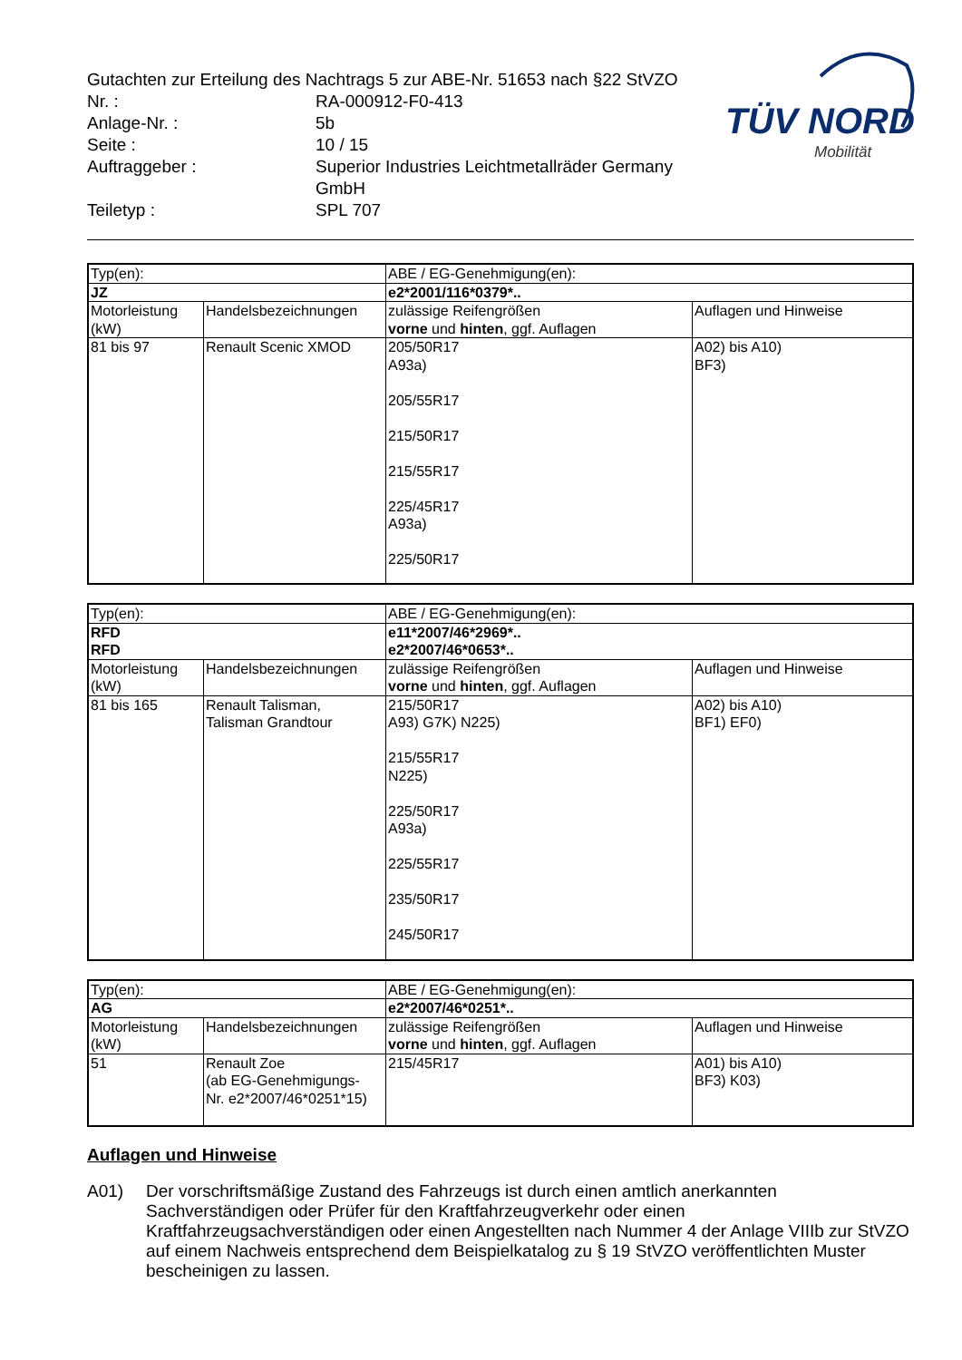| Gutachten zur Erteilung des Nachtrags 5 zur ABE-Nr. 51653 nach §22 StVZO | |
| Nr. : | RA-000912-F0-413 |
| Anlage-Nr. : | 5b |
| Seite : | 10 / 15 |
| Auftraggeber : | Superior Industries Leichtmetallräder Germany GmbH |
| Teiletyp : | SPL 707 |
TÜV NORD
Mobilität
| Typ(en): | | ABE / EG-Genehmigung(en): | |
| JZ | | e2*2001/116*0379*.. | |
| Motorleistung (kW) | Handelsbezeichnungen | zulässige Reifengrößen vorne und hinten , ggf. Auflagen | Auflagen und Hinweise |
| 81 bis 97 | Renault Scenic XMOD | 205/50R17 A93a) 205/55R17 215/50R17 215/55R17 225/45R17 A93a) 225/50R17 | A02) bis A10) BF3) |
| Typ(en): | | ABE / EG-Genehmigung(en): | |
| RFD RFD | | e11*2007/46*2969*.. e2*2007/46*0653*.. | |
| Motorleistung (kW) | Handelsbezeichnungen | zulässige Reifengrößen vorne und hinten , ggf. Auflagen | Auflagen und Hinweise |
| 81 bis 165 | Renault Talisman, Talisman Grandtour | 215/50R17 A93) G7K) N225) 215/55R17 N225) 225/50R17 A93a) 225/55R17 235/50R17 245/50R17 | A02) bis A10) BF1) EF0) |
| Typ(en): | | ABE / EG-Genehmigung(en): | |
| AG | | e2*2007/46*0251*.. | |
| Motorleistung (kW) | Handelsbezeichnungen | zulässige Reifengrößen vorne und hinten , ggf. Auflagen | Auflagen und Hinweise |
| 51 | Renault Zoe (ab EG-Genehmigungs- Nr. e2*2007/46*0251*15) | 215/45R17 | A01) bis A10) BF3) K03) |
Auflagen und Hinweise
A01) Der vorschriftsmäßige Zustand des Fahrzeugs ist durch einen amtlich anerkannten Sachverständigen oder Prüfer für den Kraftfahrzeugverkehr oder einen Kraftfahrzeugsachverständigen oder einen Angestellten nach Nummer 4 der Anlage VIIIb zur StVZO auf einem Nachweis entsprechend dem Beispielkatalog zu § 19 StVZO veröffentlichten Muster bescheinigen zu lassen.